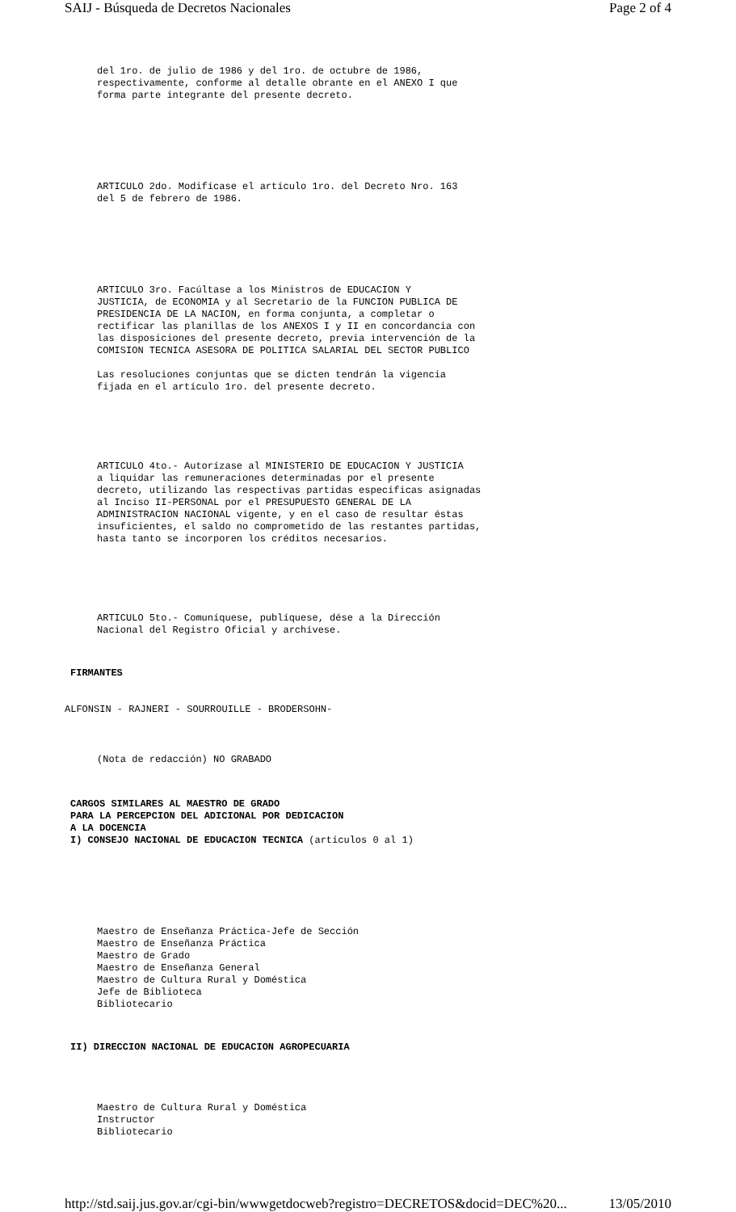SAIJ - Búsqueda de Decretos Nacionales Page 2 of 4
del 1ro. de julio de 1986 y del 1ro. de octubre de 1986,
respectivamente, conforme al detalle obrante en el ANEXO I que
forma parte integrante del presente decreto.
ARTICULO 2do. Modifícase el artículo 1ro. del Decreto Nro. 163
del 5 de febrero de 1986.
ARTICULO 3ro. Facúltase a los Ministros de EDUCACION Y
JUSTICIA, de ECONOMIA y al Secretario de la FUNCION PUBLICA DE
PRESIDENCIA DE LA NACION, en forma conjunta, a completar o
rectificar las planillas de los ANEXOS I y II en concordancia con
las disposiciones del presente decreto, previa intervención de la
COMISION TECNICA ASESORA DE POLITICA SALARIAL DEL SECTOR PUBLICO

Las resoluciones conjuntas que se dicten tendrán la vigencia
fijada en el artículo 1ro. del presente decreto.
ARTICULO 4to.- Autorízase al MINISTERIO DE EDUCACION Y JUSTICIA
a liquidar las remuneraciones determinadas por el presente
decreto, utilizando las respectivas partidas específicas asignadas
al Inciso II-PERSONAL por el PRESUPUESTO GENERAL DE LA
ADMINISTRACION NACIONAL vigente, y en el caso de resultar éstas
insuficientes, el saldo no comprometido de las restantes partidas,
hasta tanto se incorporen los créditos necesarios.
ARTICULO 5to.- Comuníquese, publíquese, dése a la Dirección
Nacional del Registro Oficial y archívese.
FIRMANTES
ALFONSIN - RAJNERI - SOURROUILLE - BRODERSOHN-
(Nota de redacción) NO GRABADO
CARGOS SIMILARES AL MAESTRO DE GRADO
PARA LA PERCEPCION DEL ADICIONAL POR DEDICACION
A LA DOCENCIA
I) CONSEJO NACIONAL DE EDUCACION TECNICA (artículos 0 al 1)
Maestro de Enseñanza Práctica-Jefe de Sección
Maestro de Enseñanza Práctica
Maestro de Grado
Maestro de Enseñanza General
Maestro de Cultura Rural y Doméstica
Jefe de Biblioteca
Bibliotecario
II) DIRECCION NACIONAL DE EDUCACION AGROPECUARIA
Maestro de Cultura Rural y Doméstica
Instructor
Bibliotecario
http://std.saij.jus.gov.ar/cgi-bin/wwwgetdocweb?registro=DECRETOS&docid=DEC%20... 13/05/2010